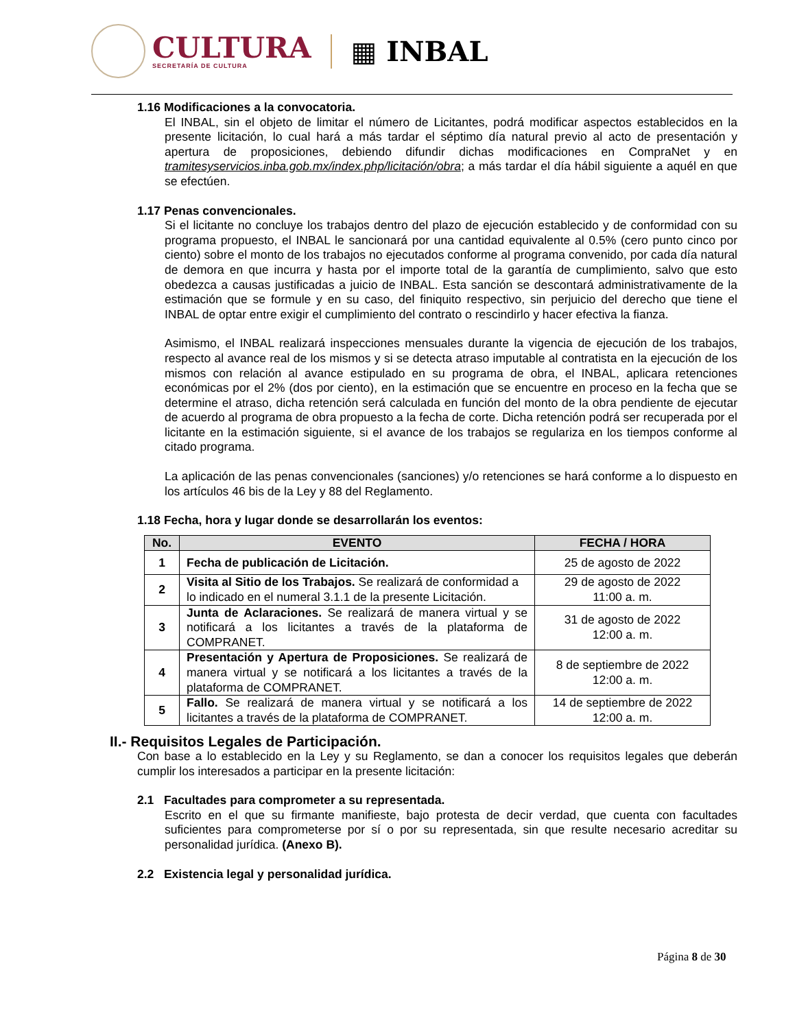CULTURA
SECRETARÍA DE CULTURA
▦ INBAL
1.16 Modificaciones a la convocatoria.
El INBAL, sin el objeto de limitar el número de Licitantes, podrá modificar aspectos establecidos en la presente licitación, lo cual hará a más tardar el séptimo día natural previo al acto de presentación y apertura de proposiciones, debiendo difundir dichas modificaciones en CompraNet y en tramitesyservicios.inba.gob.mx/index.php/licitación/obra; a más tardar el día hábil siguiente a aquél en que se efectúen.
1.17 Penas convencionales.
Si el licitante no concluye los trabajos dentro del plazo de ejecución establecido y de conformidad con su programa propuesto, el INBAL le sancionará por una cantidad equivalente al 0.5% (cero punto cinco por ciento) sobre el monto de los trabajos no ejecutados conforme al programa convenido, por cada día natural de demora en que incurra y hasta por el importe total de la garantía de cumplimiento, salvo que esto obedezca a causas justificadas a juicio de INBAL. Esta sanción se descontará administrativamente de la estimación que se formule y en su caso, del finiquito respectivo, sin perjuicio del derecho que tiene el INBAL de optar entre exigir el cumplimiento del contrato o rescindirlo y hacer efectiva la fianza.
Asimismo, el INBAL realizará inspecciones mensuales durante la vigencia de ejecución de los trabajos, respecto al avance real de los mismos y si se detecta atraso imputable al contratista en la ejecución de los mismos con relación al avance estipulado en su programa de obra, el INBAL, aplicara retenciones económicas por el 2% (dos por ciento), en la estimación que se encuentre en proceso en la fecha que se determine el atraso, dicha retención será calculada en función del monto de la obra pendiente de ejecutar de acuerdo al programa de obra propuesto a la fecha de corte. Dicha retención podrá ser recuperada por el licitante en la estimación siguiente, si el avance de los trabajos se regulariza en los tiempos conforme al citado programa.
La aplicación de las penas convencionales (sanciones) y/o retenciones se hará conforme a lo dispuesto en los artículos 46 bis de la Ley y 88 del Reglamento.
1.18 Fecha, hora y lugar donde se desarrollarán los eventos:
| No. | EVENTO | FECHA / HORA |
| --- | --- | --- |
| 1 | Fecha de publicación de Licitación. | 25 de agosto de 2022 |
| 2 | Visita al Sitio de los Trabajos. Se realizará de conformidad a lo indicado en el numeral 3.1.1 de la presente Licitación. | 29 de agosto de 2022 11:00 a. m. |
| 3 | Junta de Aclaraciones. Se realizará de manera virtual y se notificará a los licitantes a través de la plataforma de COMPRANET. | 31 de agosto de 2022 12:00 a. m. |
| 4 | Presentación y Apertura de Proposiciones. Se realizará de manera virtual y se notificará a los licitantes a través de la plataforma de COMPRANET. | 8 de septiembre de 2022 12:00 a. m. |
| 5 | Fallo. Se realizará de manera virtual y se notificará a los licitantes a través de la plataforma de COMPRANET. | 14 de septiembre de 2022 12:00 a. m. |
II.- Requisitos Legales de Participación.
Con base a lo establecido en la Ley y su Reglamento, se dan a conocer los requisitos legales que deberán cumplir los interesados a participar en la presente licitación:
2.1 Facultades para comprometer a su representada.
Escrito en el que su firmante manifieste, bajo protesta de decir verdad, que cuenta con facultades suficientes para comprometerse por sí o por su representada, sin que resulte necesario acreditar su personalidad jurídica. (Anexo B).
2.2 Existencia legal y personalidad jurídica.
Página 8 de 30